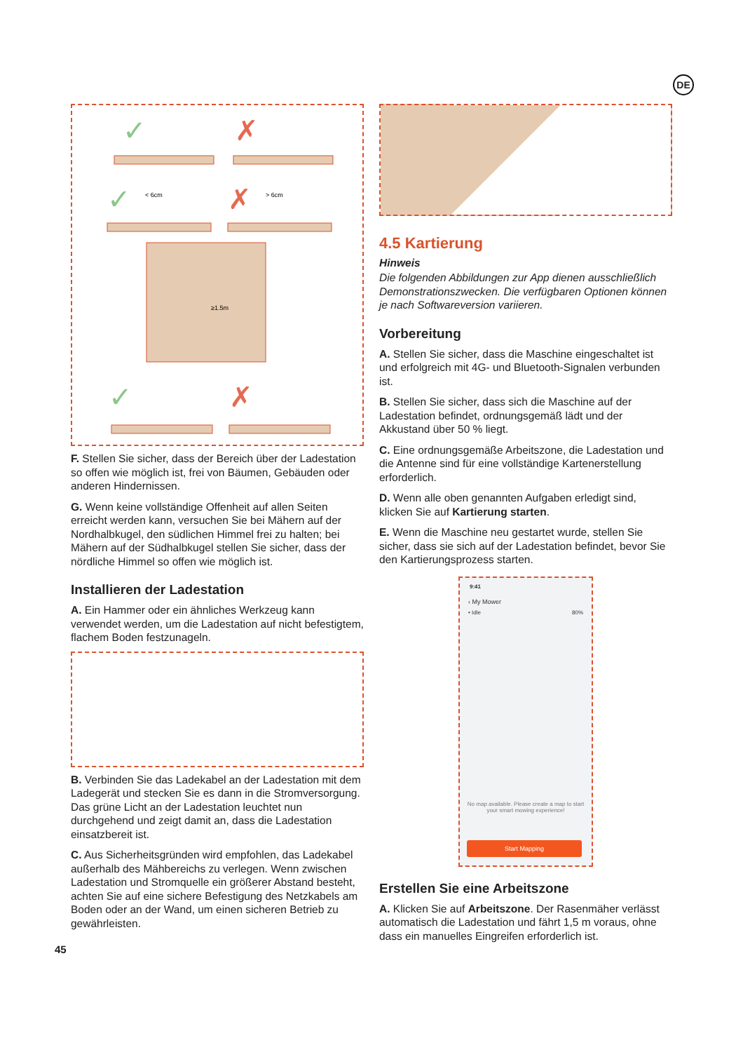DE
✓
✗
✓
✗
< 6cm
> 6cm
≥1.5m
✓
✗
F. Stellen Sie sicher, dass der Bereich über der Ladestation so offen wie möglich ist, frei von Bäumen, Gebäuden oder anderen Hindernissen.
G. Wenn keine vollständige Offenheit auf allen Seiten erreicht werden kann, versuchen Sie bei Mähern auf der Nordhalbkugel, den südlichen Himmel frei zu halten; bei Mähern auf der Südhalbkugel stellen Sie sicher, dass der nördliche Himmel so offen wie möglich ist.
Installieren der Ladestation
A. Ein Hammer oder ein ähnliches Werkzeug kann verwendet werden, um die Ladestation auf nicht befestigtem, flachem Boden festzunageln.
B. Verbinden Sie das Ladekabel an der Ladestation mit dem Ladegerät und stecken Sie es dann in die Stromversorgung. Das grüne Licht an der Ladestation leuchtet nun durchgehend und zeigt damit an, dass die Ladestation einsatzbereit ist.
C. Aus Sicherheitsgründen wird empfohlen, das Ladekabel außerhalb des Mähbereichs zu verlegen. Wenn zwischen Ladestation und Stromquelle ein größerer Abstand besteht, achten Sie auf eine sichere Befestigung des Netzkabels am Boden oder an der Wand, um einen sicheren Betrieb zu gewährleisten.
4.5 Kartierung
Hinweis
Die folgenden Abbildungen zur App dienen ausschließlich Demonstrationszwecken. Die verfügbaren Optionen können je nach Softwareversion variieren.
Vorbereitung
A. Stellen Sie sicher, dass die Maschine eingeschaltet ist und erfolgreich mit 4G- und Bluetooth-Signalen verbunden ist.
B. Stellen Sie sicher, dass sich die Maschine auf der Ladestation befindet, ordnungsgemäß lädt und der Akkustand über 50 % liegt.
C. Eine ordnungsgemäße Arbeitszone, die Ladestation und die Antenne sind für eine vollständige Kartenerstellung erforderlich.
D. Wenn alle oben genannten Aufgaben erledigt sind, klicken Sie auf Kartierung starten.
E. Wenn die Maschine neu gestartet wurde, stellen Sie sicher, dass sie sich auf der Ladestation befindet, bevor Sie den Kartierungsprozess starten.
9:41
‹ My Mower
• Idle 80%
No map available. Please create a map to start your smart mowing experience!
Start Mapping
Erstellen Sie eine Arbeitszone
A. Klicken Sie auf Arbeitszone. Der Rasenmäher verlässt automatisch die Ladestation und fährt 1,5 m voraus, ohne dass ein manuelles Eingreifen erforderlich ist.
45